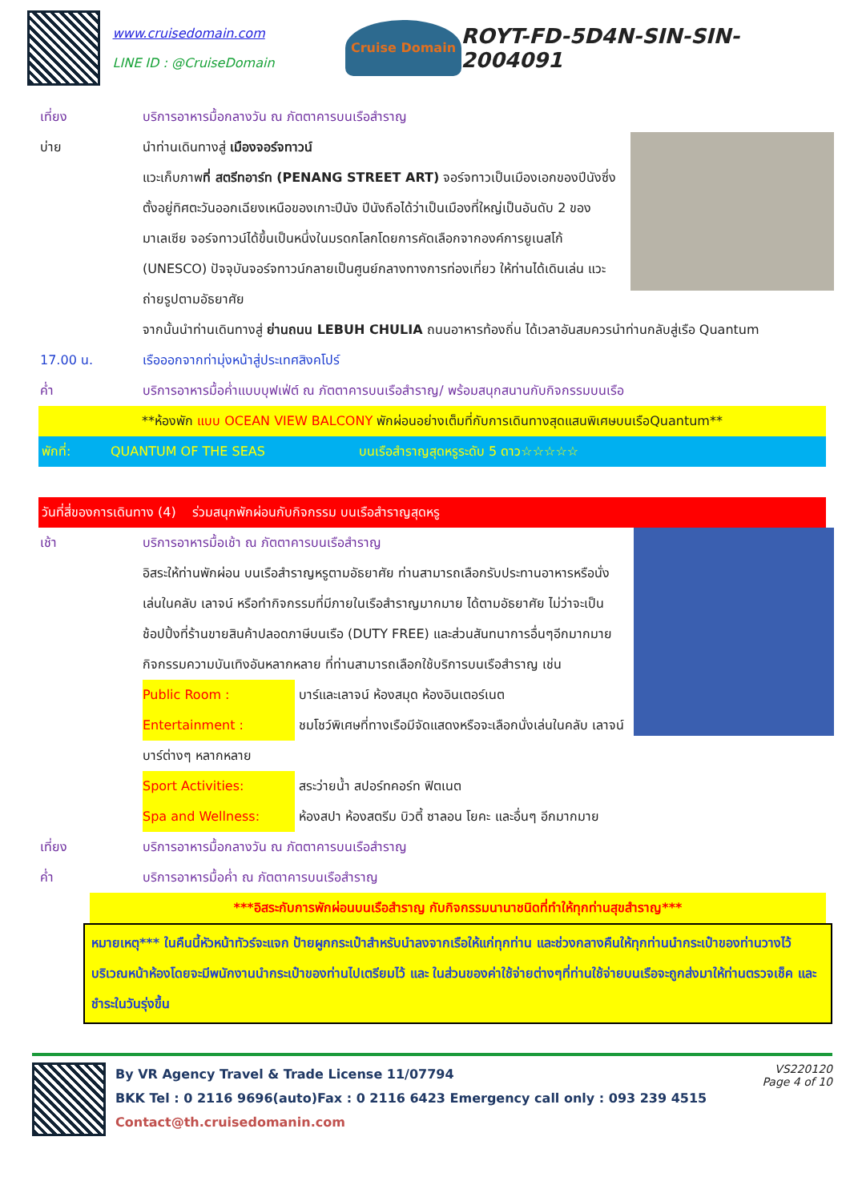www.cruisedomain.com
LINE ID : @CruiseDomain
Cruise Domain
ROYT-FD-5D4N-SIN-SIN-2004091
เที่ยง บริการอาหารมื้อกลางวัน ณ ภัตตาคารบนเรือสำราญ
บ่าย นำท่านเดินทางสู่ เมืองจอร์จทาวน์
แวะเก็บภาพที่ สตรีทอาร์ท (PENANG STREET ART) จอร์จทาวเป็นเมืองเอกของปีนังซึ่งตั้งอยู่ทิศตะวันออกเฉียงเหนือของเกาะปีนัง ปีนังถือได้ว่าเป็นเมืองที่ใหญ่เป็นอันดับ 2 ของมาเลเซีย จอร์จทาวน์ได้ขึ้นเป็นหนึ่งในมรดกโลกโดยการคัดเลือกจากองค์การยูเนสโก้ (UNESCO) ปัจจุบันจอร์จทาวน์กลายเป็นศูนย์กลางทางการท่องเที่ยว ให้ท่านได้เดินเล่น แวะถ่ายรูปตามอัธยาศัย
จากนั้นนำท่านเดินทางสู่ ย่านถนน LEBUH CHULIA ถนนอาหารท้องถิ่น ได้เวลาอันสมควรนำท่านกลับสู่เรือ Quantum
17.00 น. เรือออกจากท่ามุ่งหน้าสู่ประเทศสิงคโปร์
ค่ำ บริการอาหารมื้อค่ำแบบบุฟเฟ่ต์ ณ ภัตตาคารบนเรือสำราญ/ พร้อมสนุกสนานกับกิจกรรมบนเรือ
**ห้องพัก แบบ OCEAN VIEW BALCONY พักผ่อนอย่างเต็มที่กับการเดินทางสุดแสนพิเศษบนเรือQuantum**
พักที่: QUANTUM OF THE SEAS บนเรือสำราญสุดหรูระดับ 5 ดาว☆☆☆☆☆
วันที่สี่ของการเดินทาง (4) ร่วมสนุกพักผ่อนกับกิจกรรม บนเรือสำราญสุดหรู
เช้า บริการอาหารมื้อเช้า ณ ภัตตาคารบนเรือสำราญ
อิสระให้ท่านพักผ่อน บนเรือสำราญหรูตามอัธยาศัย ท่านสามารถเลือกรับประทานอาหารหรือนั่งเล่นในคลับ เลาจน์ หรือทำกิจกรรมที่มีภายในเรือสำราญมากมาย ได้ตามอัธยาศัย ไม่ว่าจะเป็นช้อปปิ้งที่ร้านขายสินค้าปลอดภาษีบนเรือ (DUTY FREE) และส่วนสันทนาการอื่นๆอีกมากมายกิจกรรมความบันเทิงอันหลากหลาย ที่ท่านสามารถเลือกใช้บริการบนเรือสำราญ เช่น
Public Room : บาร์และเลาจน์ ห้องสมุด ห้องอินเตอร์เนต
Entertainment : ชมโชว์พิเศษที่ทางเรือมีจัดแสดงหรือจะเลือกนั่งเล่นในคลับ เลาจน์ บาร์ต่างๆ หลากหลาย
Sport Activities: สระว่ายน้ำ สปอร์ทคอร์ท ฟิตเนต
Spa and Wellness: ห้องสปา ห้องสตรีม บิวตี้ ซาลอน โยคะ และอื่นๆ อีกมากมาย
เที่ยง บริการอาหารมื้อกลางวัน ณ ภัตตาคารบนเรือสำราญ
ค่ำ บริการอาหารมื้อค่ำ ณ ภัตตาคารบนเรือสำราญ
***อิสระกับการพักผ่อนบนเรือสำราญ กับกิจกรรมนานาชนิดที่ทำให้ทุกท่านสุขสำราญ***
หมายเหตุ*** ในคืนนี้หัวหน้าทัวร์จะแจก ป้ายผูกกระเป๋าสำหรับนำลงจากเรือให้แก่ทุกท่าน และช่วงกลางคืนให้ทุกท่านนำกระเป๋าของท่านวางไว้บริเวณหน้าห้องโดยจะมีพนักงานนำกระเป๋าของท่านไปเตรียมไว้ และ ในส่วนของค่าใช้จ่ายต่างๆที่ท่านใช้จ่ายบนเรือจะถูกส่งมาให้ท่านตรวจเช็ค และชำระในวันรุ่งขึ้น
By VR Agency Travel & Trade License 11/07794
BKK Tel : 0 2116 9696(auto)Fax : 0 2116 6423 Emergency call only : 093 239 4515
Contact@th.cruisedomanin.com
VS220120
Page 4 of 10